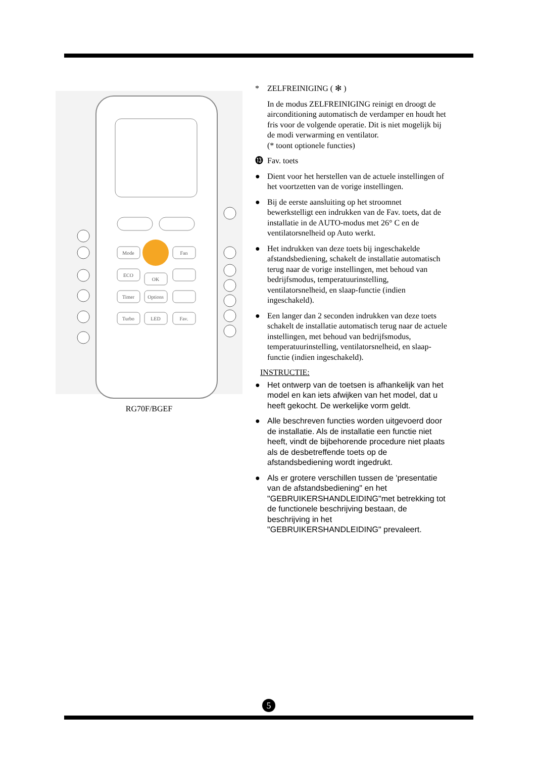Mode
Fan
ECO
OK
Timer
Options
Turbo
LED
Fav.
RG70F/BGEF
* ZELFREINIGING ( ✻ )
In de modus ZELFREINIGING reinigt en droogt de airconditioning automatisch de verdamper en houdt het fris voor de volgende operatie. Dit is niet mogelijk bij de modi verwarming en ventilator.
(* toont optionele functies)
⓭ Fav. toets
● Dient voor het herstellen van de actuele instellingen of het voortzetten van de vorige instellingen.
● Bij de eerste aansluiting op het stroomnet bewerkstelligt een indrukken van de Fav. toets, dat de installatie in de AUTO-modus met 26° C en de ventilatorsnelheid op Auto werkt.
● Het indrukken van deze toets bij ingeschakelde afstandsbediening, schakelt de installatie automatisch terug naar de vorige instellingen, met behoud van bedrijfsmodus, temperatuurinstelling, ventilatorsnelheid, en slaap-functie (indien ingeschakeld).
● Een langer dan 2 seconden indrukken van deze toets schakelt de installatie automatisch terug naar de actuele instellingen, met behoud van bedrijfsmodus, temperatuurinstelling, ventilatorsnelheid, en slaap-functie (indien ingeschakeld).
INSTRUCTIE:
● Het ontwerp van de toetsen is afhankelijk van het model en kan iets afwijken van het model, dat u heeft gekocht. De werkelijke vorm geldt.
● Alle beschreven functies worden uitgevoerd door de installatie. Als de installatie een functie niet heeft, vindt de bijbehorende procedure niet plaats als de desbetreffende toets op de afstandsbediening wordt ingedrukt.
● Als er grotere verschillen tussen de 'presentatie van de afstandsbediening" en het "GEBRUIKERSHANDLEIDING"met betrekking tot de functionele beschrijving bestaan, de beschrijving in het "GEBRUIKERSHANDLEIDING" prevaleert.
5